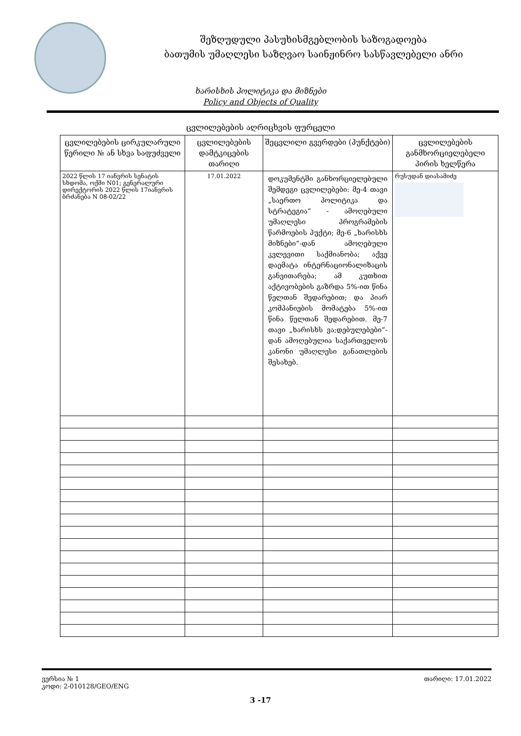შეზღუდული პასუხისმგებლობის საზოგადოება
ბათუმის უმაღლესი საზღვაო საინჟინრო სასწავლებელი ანრი
ხარისხის პოლიტიკა და მიზნები
Policy and Objects of Quality
ცვლილებების აღრიცხვის ფურცელი
| ცვლილებების ცირკულარული წერილი № ან სხვა საფუძველი | ცვლილებების დამტკიცების თარიღი | შეცვლილი გვერდები (პუნქტები) | ცვლილებების განმხორციელებელი პირის ხელწერა |
| --- | --- | --- | --- |
| 2022 წლის 17 იანვრის სენატის სხდომა, ოქმი N01; გენერალური დირექტორის 2022 წლის 17იანვრის ბრძანება N 08-02/22 | 17.01.2022 | დოკუმენტში განხორციელებული შემდეგი ცვლილებები: მე-4 თავი „საერთო პოლიტიკა და სტრატეგია“ - ამოღებული უმაღლესი პროგრამების წარმოების პუქტი; მე-6 „ხარისხს მიზნები“-დან ამოღებული კვლევითი საქმიანობა; აქვე დაემატა ინტერნაციონალიზაცის განვითარება; ამ კუთხით აქტივობების გაზრდა 5%-ით წინა წელთან შედარებით; და პიარ კომპანიების მომატება 5%-ით წინა წელთან შედარებით. მე-7 თავი „ხარისხს ვა;დებულებები“-დან ამოღებულია საქართველოს კანონი უმაღლესი განათლების შესახებ. | რუსუდან დიასამიძე |
ვერსია № 1
კოდი: 2-010128/GEO/ENG
თარიღი: 17.01.2022
3 -17